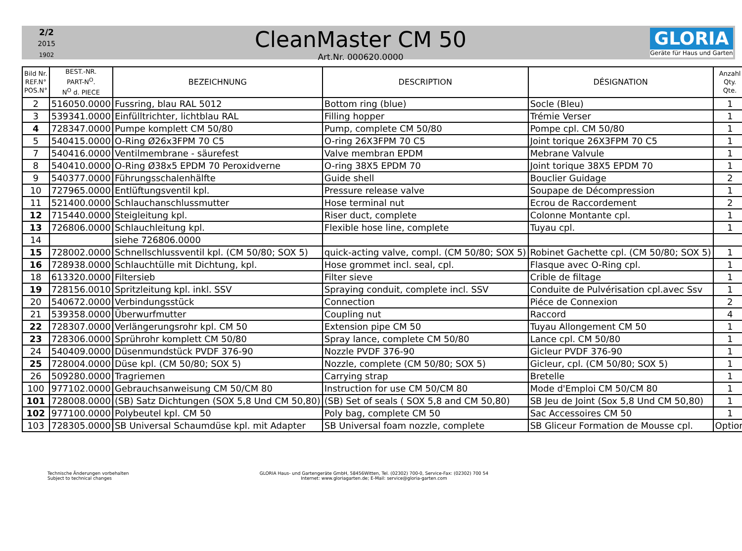2/2
2015
1902
CleanMaster CM 50
Art.Nr. 000620.0000
GLORIA
Geräte für Haus und Garten
| Bild Nr. REF.N° POS.N° | BEST.-NR. PART-N<sup>O</sup>. N<sup>O</sup> d. PIECE | BEZEICHNUNG | DESCRIPTION | DÉSIGNATION | Anzahl Qty. Qte. |
| --- | --- | --- | --- | --- | --- |
| 2 | 516050.0000 | Fussring, blau RAL 5012 | Bottom ring (blue) | Socle (Bleu) | 1 |
| 3 | 539341.0000 | Einfülltrichter, lichtblau RAL | Filling hopper | Trémie Verser | 1 |
| 4 | 728347.0000 | Pumpe komplett CM 50/80 | Pump, complete CM 50/80 | Pompe cpl. CM 50/80 | 1 |
| 5 | 540415.0000 | O-Ring Ø26x3FPM 70 C5 | O-ring 26X3FPM 70 C5 | Joint torique 26X3FPM 70 C5 | 1 |
| 7 | 540416.0000 | Ventilmembrane - säurefest | Valve membran EPDM | Mebrane Valvule | 1 |
| 8 | 540410.0000 | O-Ring Ø38x5 EPDM 70 Peroxidverne | O-ring 38X5 EPDM 70 | Joint torique 38X5 EPDM 70 | 1 |
| 9 | 540377.0000 | Führungsschalenhälfte | Guide shell | Bouclier Guidage | 2 |
| 10 | 727965.0000 | Entlüftungsventil kpl. | Pressure release valve | Soupape de Décompression | 1 |
| 11 | 521400.0000 | Schlauchanschlussmutter | Hose terminal nut | Ecrou de Raccordement | 2 |
| 12 | 715440.0000 | Steigleitung kpl. | Riser duct, complete | Colonne Montante cpl. | 1 |
| 13 | 726806.0000 | Schlauchleitung kpl. | Flexible hose line, complete | Tuyau cpl. | 1 |
| 14 | | siehe 726806.0000 | | | |
| 15 | 728002.0000 | Schnellschlussventil kpl. (CM 50/80; SOX 5) | quick-acting valve, compl. (CM 50/80; SOX 5) | Robinet Gachette cpl. (CM 50/80; SOX 5) | 1 |
| 16 | 728938.0000 | Schlauchtülle mit Dichtung, kpl. | Hose grommet incl. seal, cpl. | Flasque avec O-Ring cpl. | 1 |
| 18 | 613320.0000 | Filtersieb | Filter sieve | Crible de filtage | 1 |
| 19 | 728156.0010 | Spritzleitung kpl. inkl. SSV | Spraying conduit, complete incl. SSV | Conduite de Pulvérisation cpl.avec Ssv | 1 |
| 20 | 540672.0000 | Verbindungsstück | Connection | Piéce de Connexion | 2 |
| 21 | 539358.0000 | Überwurfmutter | Coupling nut | Raccord | 4 |
| 22 | 728307.0000 | Verlängerungsrohr kpl. CM 50 | Extension pipe CM 50 | Tuyau Allongement CM 50 | 1 |
| 23 | 728306.0000 | Sprührohr komplett CM 50/80 | Spray lance, complete CM 50/80 | Lance cpl. CM 50/80 | 1 |
| 24 | 540409.0000 | Düsenmundstück PVDF 376-90 | Nozzle PVDF 376-90 | Gicleur PVDF 376-90 | 1 |
| 25 | 728004.0000 | Düse kpl. (CM 50/80; SOX 5) | Nozzle, complete (CM 50/80; SOX 5) | Gicleur, cpl. (CM 50/80; SOX 5) | 1 |
| 26 | 509280.0000 | Tragriemen | Carrying strap | Bretelle | 1 |
| 100 | 977102.0000 | Gebrauchsanweisung CM 50/CM 80 | Instruction for use CM 50/CM 80 | Mode d'Emploi CM 50/CM 80 | 1 |
| 101 | 728008.0000 | (SB) Satz Dichtungen (SOX 5,8 Und CM 50,80) | (SB) Set of seals ( SOX 5,8 and CM 50,80) | SB Jeu de Joint (Sox 5,8 Und CM 50,80) | 1 |
| 102 | 977100.0000 | Polybeutel kpl. CM 50 | Poly bag, complete CM 50 | Sac Accessoires CM 50 | 1 |
| 103 | 728305.0000 | SB Universal Schaumdüse kpl. mit Adapter | SB Universal foam nozzle, complete | SB Gliceur Formation de Mousse cpl. | Option |
Technische Änderungen vorbehalten
Subject to technical changes
GLORIA Haus- und Gartengeräte GmbH, 58456Witten, Tel. (02302) 700-0, Service-Fax: (02302) 700 54
Internet: www.gloriagarten.de; E-Mail: service@gloria-garten.com